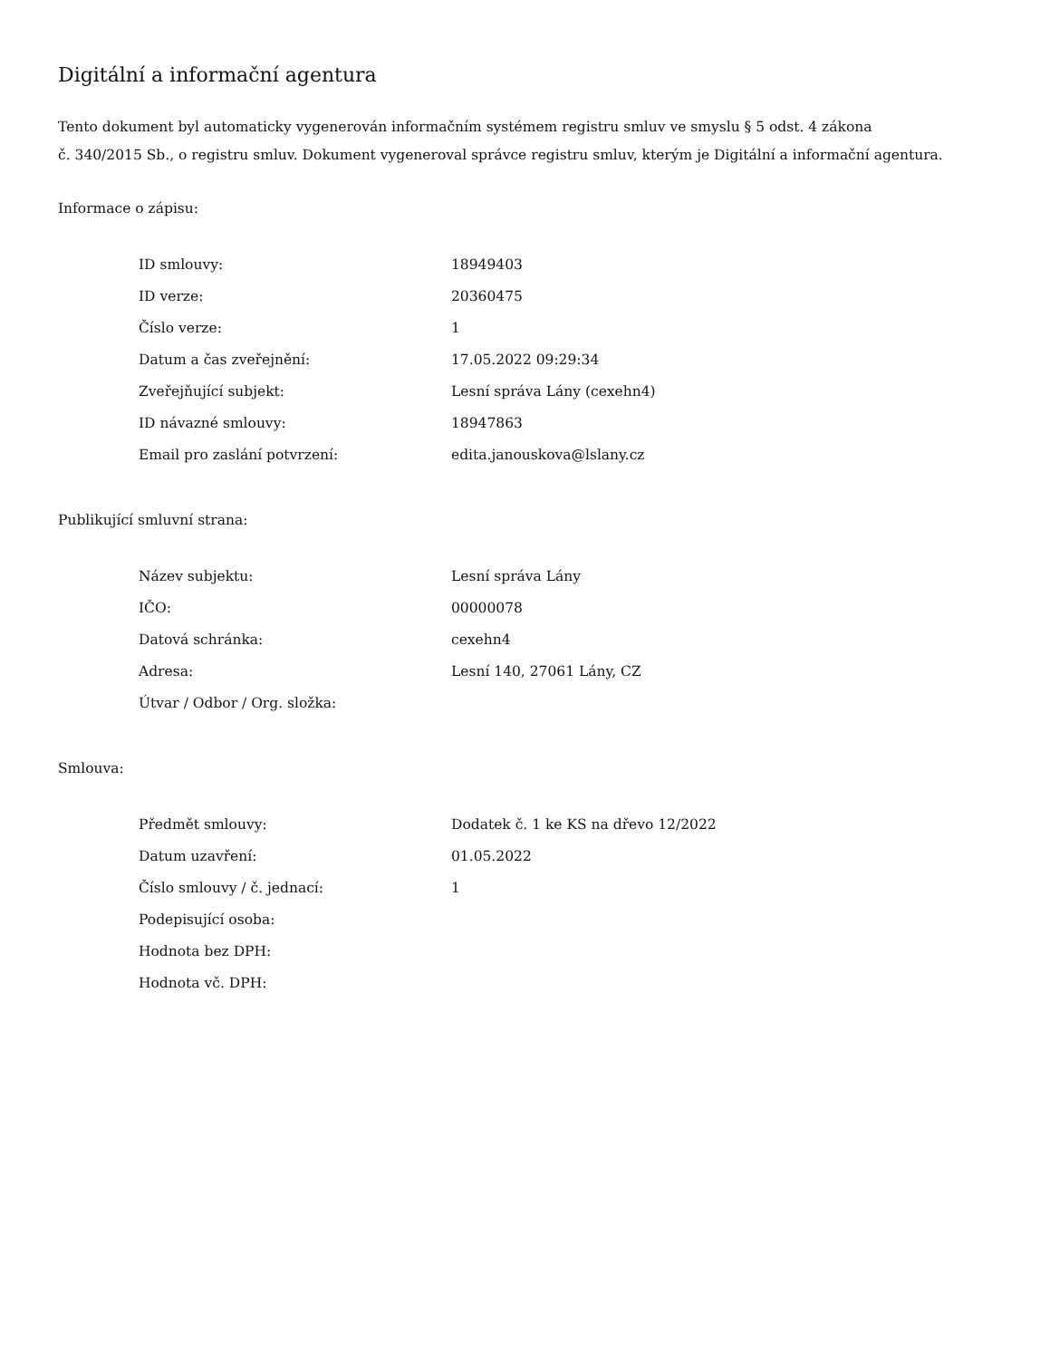Digitální a informační agentura
Tento dokument byl automaticky vygenerován informačním systémem registru smluv ve smyslu § 5 odst. 4 zákona
č. 340/2015 Sb., o registru smluv. Dokument vygeneroval správce registru smluv, kterým je Digitální a informační agentura.
Informace o zápisu:
| ID smlouvy: | 18949403 |
| ID verze: | 20360475 |
| Číslo verze: | 1 |
| Datum a čas zveřejnění: | 17.05.2022 09:29:34 |
| Zveřejňující subjekt: | Lesní správa Lány (cexehn4) |
| ID návazné smlouvy: | 18947863 |
| Email pro zaslání potvrzení: | edita.janouskova@lslany.cz |
Publikující smluvní strana:
| Název subjektu: | Lesní správa Lány |
| IČO: | 00000078 |
| Datová schránka: | cexehn4 |
| Adresa: | Lesní 140, 27061 Lány, CZ |
| Útvar / Odbor / Org. složka: | |
Smlouva:
| Předmět smlouvy: | Dodatek č. 1 ke KS na dřevo 12/2022 |
| Datum uzavření: | 01.05.2022 |
| Číslo smlouvy / č. jednací: | 1 |
| Podepisující osoba: | |
| Hodnota bez DPH: | |
| Hodnota vč. DPH: | |